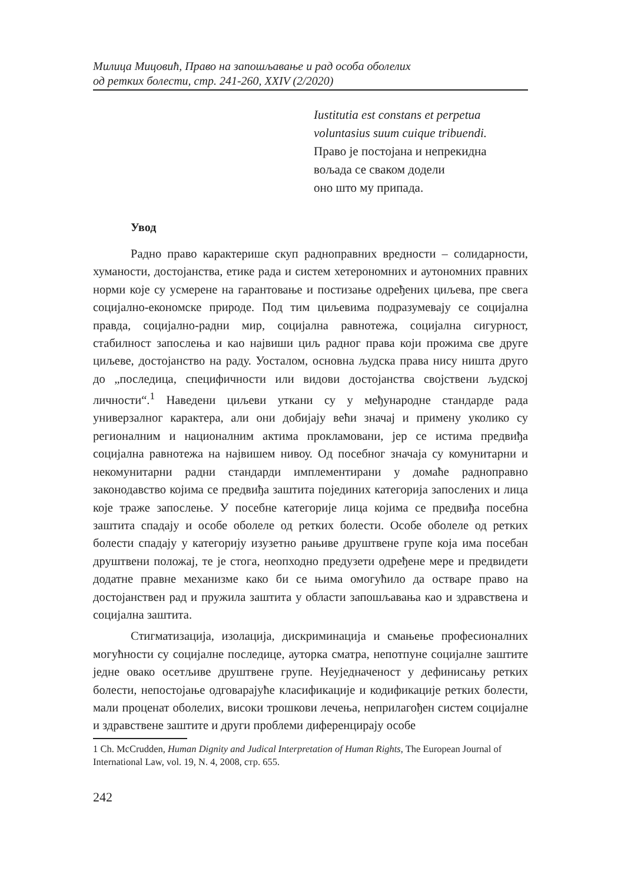Милица Мицовић, Право на запошљавање и рад особа оболелих
од ретких болести, стр. 241-260, XXIV (2/2020)
Iustitutia est constans et perpetua voluntasius suum cuique tribuendi.
Право је постојана и непрекидна
вољада се сваком додели
оно што му припада.
Увод
Радно право карактерише скуп радноправних вредности – солидарности, хуманости, достојанства, етике рада и систем хетерономних и аутономних правних норми које су усмерене на гарантовање и постизање одређених циљева, пре свега социјално-економске природе. Под тим циљевима подразумевају се социјална правда, социјално-радни мир, социјална равнотежа, социјална сигурност, стабилност запослења и као највиши циљ радног права који прожима све друге циљеве, достојанство на раду. Уосталом, основна људска права нису ништа друго до „последица, специфичности или видови достојанства својствени људској личности“.<sup>1</sup> Наведени циљеви уткани су у међународне стандарде рада универзалног карактера, али они добијају већи значај и примену уколико су регионалним и националним актима прокламовани, јер се истима предвиђа социјална равнотежа на највишем нивоу. Од посебног значаја су комунитарни и некомунитарни радни стандарди имплементирани у домаће радноправно законодавство којима се предвиђа заштита појединих категорија запослених и лица које траже запослење. У посебне категорије лица којима се предвиђа посебна заштита спадају и особе оболеле од ретких болести. Особе оболеле од ретких болести спадају у категорију изузетно рањиве друштвене групе која има посебан друштвени положај, те је стога, неопходно предузети одређене мере и предвидети додатне правне механизме како би се њима омогућило да остваре право на достојанствен рад и пружила заштита у области запошљавања као и здравствена и социјална заштита.
Стигматизација, изолација, дискриминација и смањење професионалних могућности су социјалне последице, ауторка сматра, непотпуне социјалне заштите једне овако осетљиве друштвене групе. Неуједначеност у дефинисању ретких болести, непостојање одговарајуће класификације и кодификације ретких болести, мали проценат оболелих, високи трошкови лечења, неприлагођен систем социјалне и здравствене заштите и други проблеми диференцирају особе
1 Ch. McCrudden, Human Dignity and Judical Interpretation of Human Rights, The European Journal of International Law, vol. 19, N. 4, 2008, стр. 655.
242